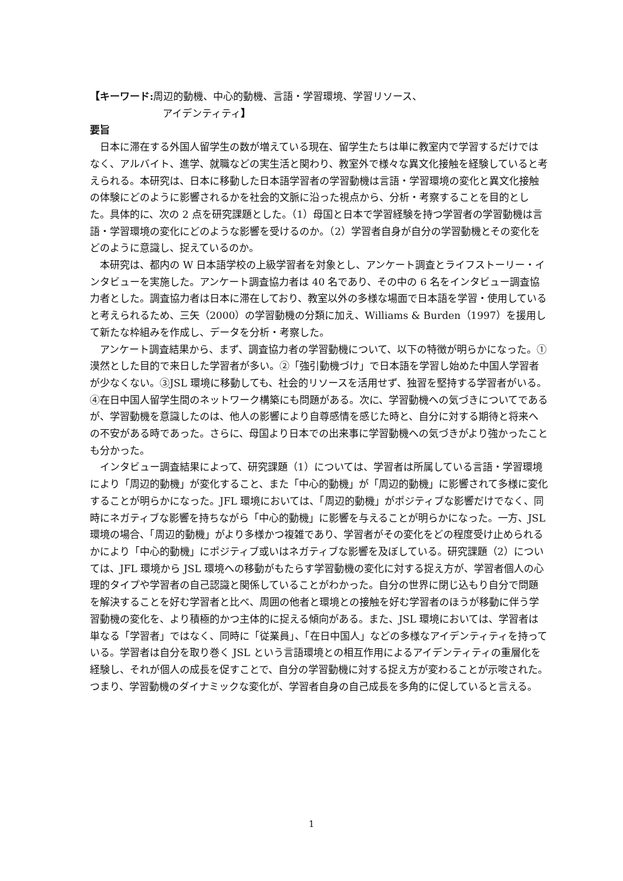【キーワード: 周辺的動機、中心的動機、言語・学習環境、学習リソース、
アイデンティティ】
要旨
日本に滞在する外国人留学生の数が増えている現在、留学生たちは単に教室内で学習するだけではなく、アルバイト、進学、就職などの実生活と関わり、教室外で様々な異文化接触を経験していると考えられる。本研究は、日本に移動した日本語学習者の学習動機は言語・学習環境の変化と異文化接触の体験にどのように影響されるかを社会的文脈に沿った視点から、分析・考察することを目的とした。具体的に、次の 2 点を研究課題とした。（1）母国と日本で学習経験を持つ学習者の学習動機は言語・学習環境の変化にどのような影響を受けるのか。（2）学習者自身が自分の学習動機とその変化をどのように意識し、捉えているのか。
本研究は、都内の W 日本語学校の上級学習者を対象とし、アンケート調査とライフストーリー・インタビューを実施した。アンケート調査協力者は 40 名であり、その中の 6 名をインタビュー調査協力者とした。調査協力者は日本に滞在しており、教室以外の多様な場面で日本語を学習・使用していると考えられるため、三矢（2000）の学習動機の分類に加え、Williams & Burden（1997）を援用して新たな枠組みを作成し、データを分析・考察した。
アンケート調査結果から、まず、調査協力者の学習動機について、以下の特徴が明らかになった。①漠然とした目的で来日した学習者が多い。②「強引動機づけ」で日本語を学習し始めた中国人学習者が少なくない。③JSL 環境に移動しても、社会的リソースを活用せず、独習を堅持する学習者がいる。④在日中国人留学生間のネットワーク構築にも問題がある。次に、学習動機への気づきについてであるが、学習動機を意識したのは、他人の影響により自尊感情を感じた時と、自分に対する期待と将来への不安がある時であった。さらに、母国より日本での出来事に学習動機への気づきがより強かったことも分かった。
インタビュー調査結果によって、研究課題（1）については、学習者は所属している言語・学習環境により「周辺的動機」が変化すること、また「中心的動機」が「周辺的動機」に影響されて多様に変化することが明らかになった。JFL 環境においては、「周辺的動機」がポジティブな影響だけでなく、同時にネガティブな影響を持ちながら「中心的動機」に影響を与えることが明らかになった。一方、JSL 環境の場合、「周辺的動機」がより多様かつ複雑であり、学習者がその変化をどの程度受け止められるかにより「中心的動機」にポジティブ或いはネガティブな影響を及ぼしている。研究課題（2）については、JFL 環境から JSL 環境への移動がもたらす学習動機の変化に対する捉え方が、学習者個人の心理的タイプや学習者の自己認識と関係していることがわかった。自分の世界に閉じ込もり自分で問題を解決することを好む学習者と比べ、周囲の他者と環境との接触を好む学習者のほうが移動に伴う学習動機の変化を、より積極的かつ主体的に捉える傾向がある。また、JSL 環境においては、学習者は単なる「学習者」ではなく、同時に「従業員」、「在日中国人」などの多様なアイデンティティを持っている。学習者は自分を取り巻く JSL という言語環境との相互作用によるアイデンティティの重層化を経験し、それが個人の成長を促すことで、自分の学習動機に対する捉え方が変わることが示唆された。つまり、学習動機のダイナミックな変化が、学習者自身の自己成長を多角的に促していると言える。
1